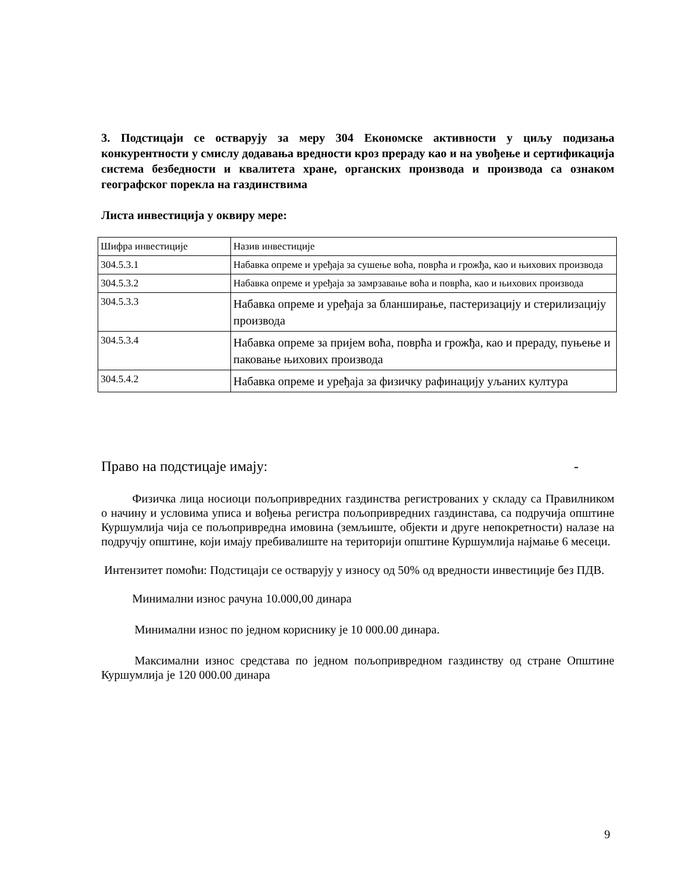3. Подстицаји се остварују за меру 304 Економске активности у циљу подизања конкурентности у смислу додавања вредности кроз прераду као и на увођење и сертификација система безбедности и квалитета хране, органских производа и производа са ознаком географског порекла на газдинствима
Листа инвестиција у оквиру мере:
| Шифра инвестиције | Назив инвестиције |
| 304.5.3.1 | Набавка опреме и уређаја за сушење воћа, поврћа и грожђа, као и њихових производа |
| 304.5.3.2 | Набавка опреме и уређаја за замрзавање воћа и поврћа, као и њихових производа |
| 304.5.3.3 | Набавка опреме и уређаја за бланширање, пастеризацију и стерилизацију производа |
| 304.5.3.4 | Набавка опреме за пријем воћа, поврћа и грожђа, као и прераду, пуњење и паковање њихових производа |
| 304.5.4.2 | Набавка опреме и уређаја за физичку рафинацију уљаних култура |
Право на подстицаје имају: -
Физичка лица носиоци пољопривредних газдинства регистрованих у складу са Правилником о начину и условима уписа и вођења регистра пољопривредних газдинстава, са подручија општине Куршумлија чија се пољопривредна имовина (земљиште, објекти и друге непокретности) налазе на подручју општине, који имају пребивалиште на територији општине Куршумлија најмање 6 месеци.
Интензитет помоћи: Подстицаји се остварују у износу од 50% од вредности инвестиције без ПДВ.
Минимални износ рачуна 10.000,00 динара
Минимални износ по једном кориснику је 10 000.00 динара.
Максимални износ средстава по једном пољопривредном газдинству од стране Општине Куршумлија је 120 000.00 динара
9